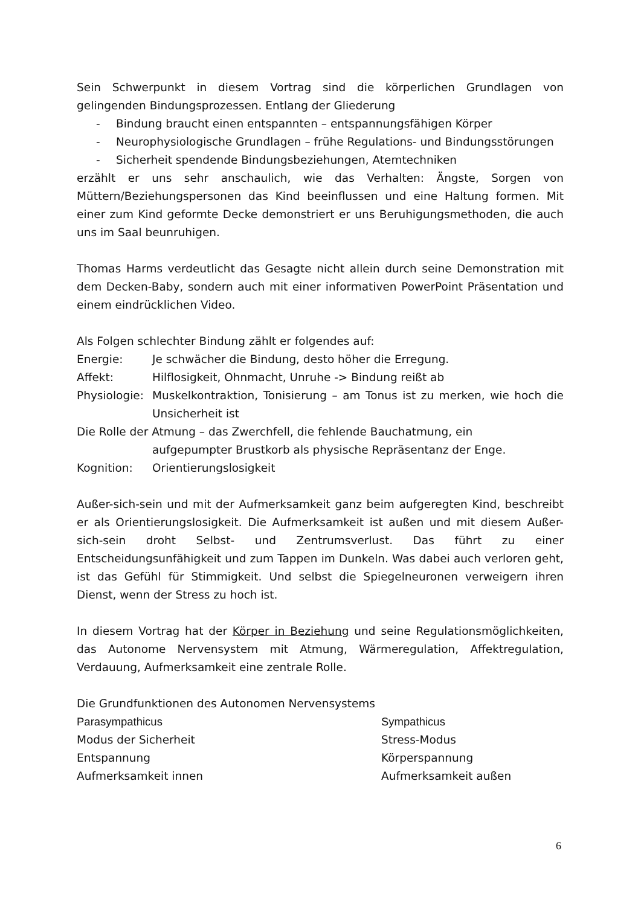Sein Schwerpunkt in diesem Vortrag sind die körperlichen Grundlagen von gelingenden Bindungsprozessen. Entlang der Gliederung
- Bindung braucht einen entspannten – entspannungsfähigen Körper
- Neurophysiologische Grundlagen – frühe Regulations- und Bindungsstörungen
- Sicherheit spendende Bindungsbeziehungen, Atemtechniken
erzählt er uns sehr anschaulich, wie das Verhalten: Ängste, Sorgen von Müttern/Beziehungspersonen das Kind beeinflussen und eine Haltung formen. Mit einer zum Kind geformte Decke demonstriert er uns Beruhigungsmethoden, die auch uns im Saal beunruhigen.
Thomas Harms verdeutlicht das Gesagte nicht allein durch seine Demonstration mit dem Decken-Baby, sondern auch mit einer informativen PowerPoint Präsentation und einem eindrücklichen Video.
Als Folgen schlechter Bindung zählt er folgendes auf:
| Energie: | Je schwächer die Bindung, desto höher die Erregung. |
| Affekt: | Hilflosigkeit, Ohnmacht, Unruhe -> Bindung reißt ab |
| Physiologie: | Muskelkontraktion, Tonisierung – am Tonus ist zu merken, wie hoch die Unsicherheit ist |
| Die Rolle der Atmung – das Zwerchfell, die fehlende Bauchatmung, ein aufgepumpter Brustkorb als physische Repräsentanz der Enge. | |
| Kognition: | Orientierungslosigkeit |
Außer-sich-sein und mit der Aufmerksamkeit ganz beim aufgeregten Kind, beschreibt er als Orientierungslosigkeit. Die Aufmerksamkeit ist außen und mit diesem Außer-sich-sein droht Selbst- und Zentrumsverlust. Das führt zu einer Entscheidungsunfähigkeit und zum Tappen im Dunkeln. Was dabei auch verloren geht, ist das Gefühl für Stimmigkeit. Und selbst die Spiegelneuronen verweigern ihren Dienst, wenn der Stress zu hoch ist.
In diesem Vortrag hat der Körper in Beziehung und seine Regulationsmöglichkeiten, das Autonome Nervensystem mit Atmung, Wärmeregulation, Affektregulation, Verdauung, Aufmerksamkeit eine zentrale Rolle.
Die Grundfunktionen des Autonomen Nervensystems
| Parasympathicus | Sympathicus |
| Modus der Sicherheit | Stress-Modus |
| Entspannung | Körperspannung |
| Aufmerksamkeit innen | Aufmerksamkeit außen |
6